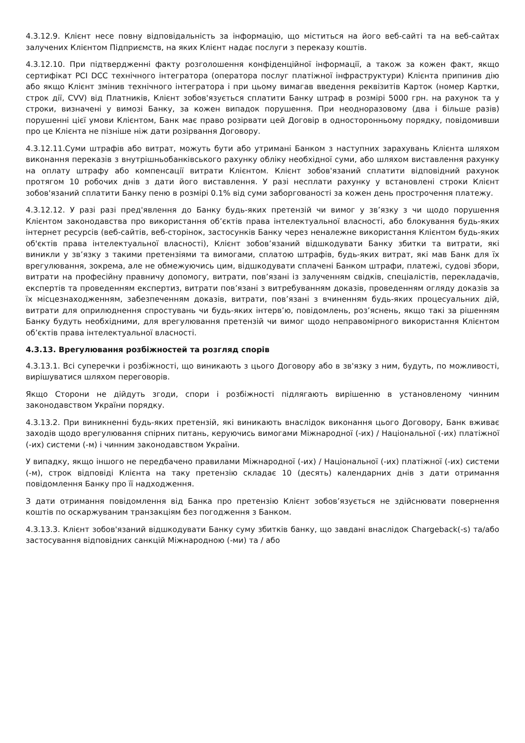4.3.12.9. Клієнт несе повну відповідальність за інформацію, що міститься на його веб-сайті та на веб-сайтах залучених Клієнтом Підприємств, на яких Клієнт надає послуги з переказу коштів.
4.3.12.10. При підтвердженні факту розголошення конфіденційної інформації, а також за кожен факт, якщо сертифікат PCI DCC технічного інтегратора (оператора послуг платіжної інфраструктури) Клієнта припинив дію або якщо Клієнт змінив технічного інтегратора і при цьому вимагав введення реквізитів Карток (номер Картки, строк дії, CVV) від Платників, Клієнт зобов'язується сплатити Банку штраф в розмірі 5000 грн. на рахунок та у строки, визначені у вимозі Банку, за кожен випадок порушення. При неодноразовому (два і більше разів) порушенні цієї умови Клієнтом, Банк має право розірвати цей Договір в односторонньому порядку, повідомивши про це Клієнта не пізніше ніж дати розірвання Договору.
4.3.12.11.Суми штрафів або витрат, можуть бути або утримані Банком з наступних зарахувань Клієнта шляхом виконання переказів з внутрішньобанківського рахунку обліку необхідної суми, або шляхом виставлення рахунку на оплату штрафу або компенсації витрати Клієнтом. Клієнт зобов'язаний сплатити відповідний рахунок протягом 10 робочих днів з дати його виставлення. У разі несплати рахунку у встановлені строки Клієнт зобов'язаний сплатити Банку пеню в розмірі 0.1% від суми заборгованості за кожен день прострочення платежу.
4.3.12.12. У разі разі пред'явлення до Банку будь-яких претензій чи вимог у зв’язку з чи щодо порушення Клієнтом законодавства про використання об’єктів права інтелектуальної власності, або блокування будь-яких інтернет ресурсів (веб-сайтів, веб-сторінок, застосунків Банку через неналежне використання Клієнтом будь-яких об'єктів права інтелектуальної власності), Клієнт зобов’язаний відшкодувати Банку збитки та витрати, які виникли у зв’язку з такими претензіями та вимогами, сплатою штрафів, будь-яких витрат, які мав Банк для їх врегулювання, зокрема, але не обмежуючись цим, відшкодувати сплачені Банком штрафи, платежі, судові збори, витрати на професійну правничу допомогу, витрати, пов’язані із залученням свідків, спеціалістів, перекладачів, експертів та проведенням експертиз, витрати пов’язані з витребуванням доказів, проведенням огляду доказів за їх місцезнаходженням, забезпеченням доказів, витрати, пов’язані з вчиненням будь-яких процесуальних дій, витрати для оприлюднення спростувань чи будь-яких інтерв’ю, повідомлень, роз’яснень, якщо такі за рішенням Банку будуть необхідними, для врегулювання претензій чи вимог щодо неправомірного використання Клієнтом об’єктів права інтелектуальної власності.
4.3.13. Врегулювання розбіжностей та розгляд спорів
4.3.13.1. Всі суперечки і розбіжності, що виникають з цього Договору або в зв'язку з ним, будуть, по можливості, вирішуватися шляхом переговорів.
Якщо Сторони не дійдуть згоди, спори і розбіжності підлягають вирішенню в установленому чинним законодавством України порядку.
4.3.13.2. При виникненні будь-яких претензій, які виникають внаслідок виконання цього Договору, Банк вживає заходів щодо врегулювання спірних питань, керуючись вимогами Міжнародної (-их) / Національної (-их) платіжної (-их) системи (-м) і чинним законодавством України.
У випадку, якщо іншого не передбачено правилами Міжнародної (-их) / Національної (-их) платіжної (-их) системи (-м), строк відповіді Клієнта на таку претензію складає 10 (десять) календарних днів з дати отримання повідомлення Банку про її надходження.
З дати отримання повідомлення від Банка про претензію Клієнт зобов’язується не здійснювати повернення коштів по оскаржуваним транзакціям без погодження з Банком.
4.3.13.3. Клієнт зобов'язаний відшкодувати Банку суму збитків банку, що завдані внаслідок Chargeback(-s) та/або застосування відповідних санкцій Міжнародною (-ми) та / або